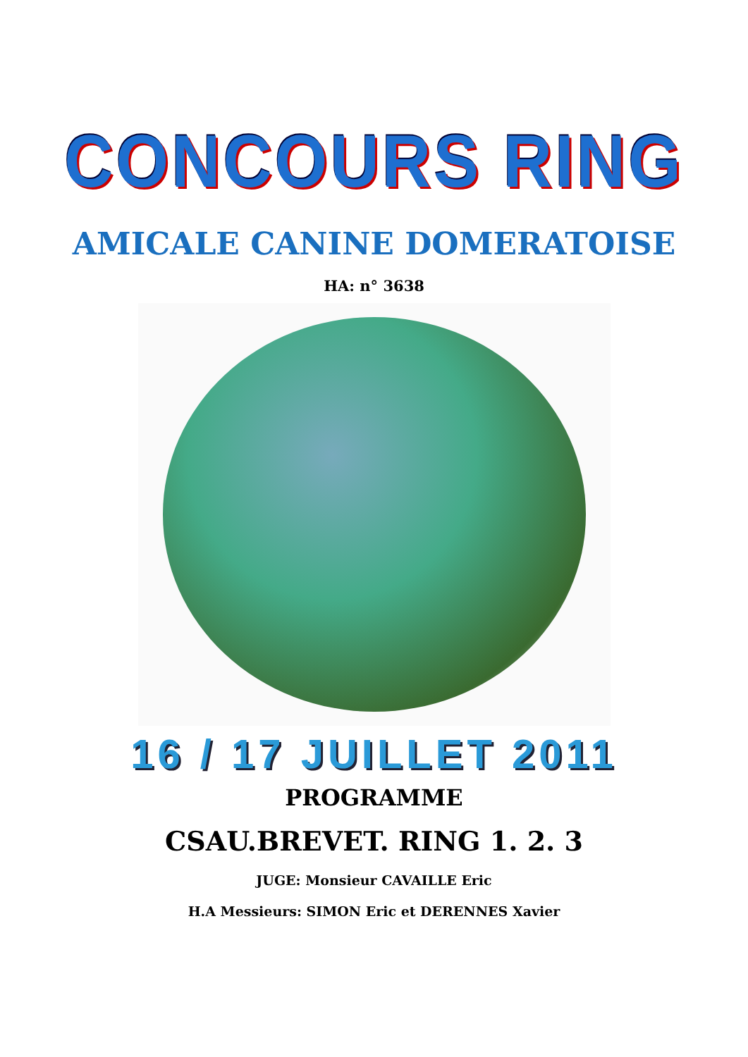CONCOURS RING
AMICALE CANINE DOMERATOISE
HA: n° 3638
16 / 17 JUILLET 2011
PROGRAMME
CSAU.BREVET. RING 1. 2. 3
JUGE: Monsieur CAVAILLE Eric
H.A Messieurs: SIMON Eric et DERENNES Xavier